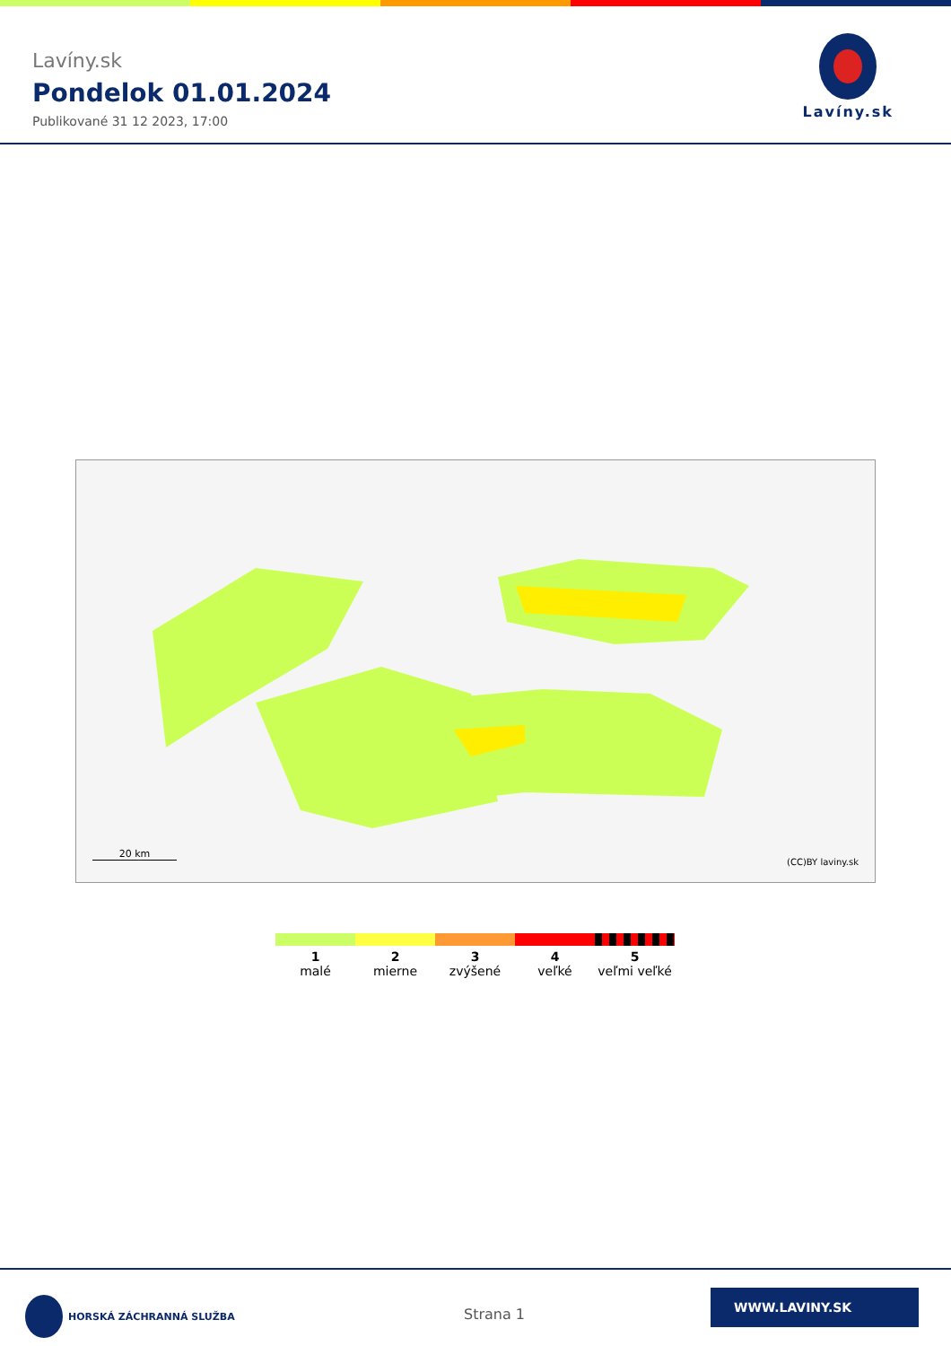Lavíny.sk
Pondelok 01.01.2024
Publikované 31 12 2023, 17:00
Lavíny.sk
20 km
(CC)BY laviny.sk
1
malé
2
mierne
3
zvýšené
4
veľké
5
veľmi veľké
HORSKÁ ZÁCHRANNÁ SLUŽBA
Strana 1
WWW.LAVINY.SK